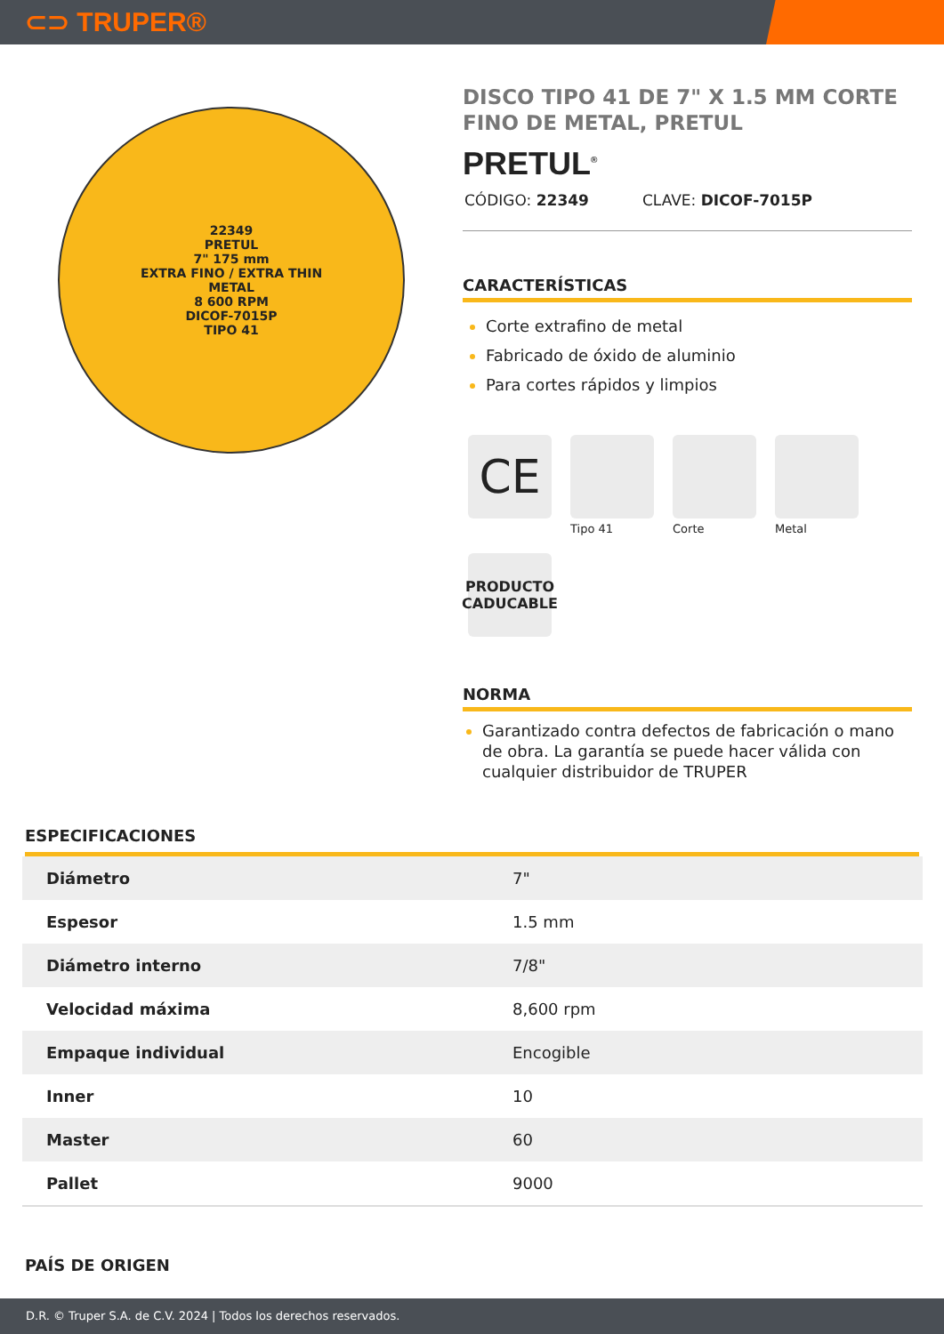⊂⊃ TRUPER®
22349
PRETUL
7" 175 mm
EXTRA FINO / EXTRA THIN
METAL
8 600 RPM
DICOF-7015P
TIPO 41
DISCO TIPO 41 DE 7" X 1.5 MM CORTE FINO DE METAL, PRETUL
PRETUL<sup>®</sup>
CÓDIGO: 22349 CLAVE: DICOF-7015P
CARACTERÍSTICAS
Corte extrafino de metal
Fabricado de óxido de aluminio
Para cortes rápidos y limpios
CE
Tipo 41
Corte
Metal
PRODUCTO
CADUCABLE
NORMA
Garantizado contra defectos de fabricación o mano de obra. La garantía se puede hacer válida con cualquier distribuidor de TRUPER
ESPECIFICACIONES
| Diámetro | 7" |
| Espesor | 1.5 mm |
| Diámetro interno | 7/8" |
| Velocidad máxima | 8,600 rpm |
| Empaque individual | Encogible |
| Inner | 10 |
| Master | 60 |
| Pallet | 9000 |
PAÍS DE ORIGEN
D.R. © Truper S.A. de C.V. 2024 | Todos los derechos reservados.